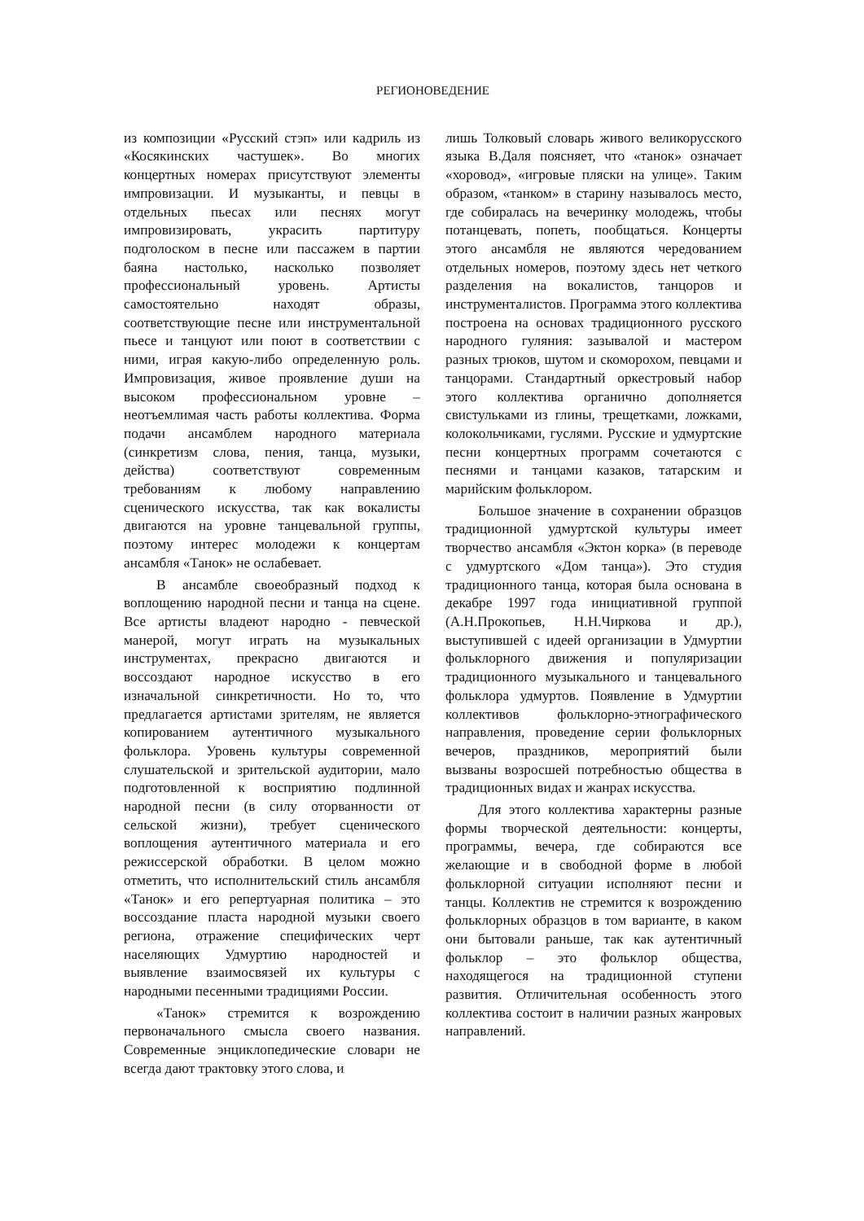РЕГИОНОВЕДЕНИЕ
из композиции «Русский стэп» или кадриль из «Косякинских частушек». Во многих концертных номерах присутствуют элементы импровизации. И музыканты, и певцы в отдельных пьесах или песнях могут импровизировать, украсить партитуру подголоском в песне или пассажем в партии баяна настолько, насколько позволяет профессиональный уровень. Артисты самостоятельно находят образы, соответствующие песне или инструментальной пьесе и танцуют или поют в соответствии с ними, играя какую-либо определенную роль. Импровизация, живое проявление души на высоком профессиональном уровне – неотъемлимая часть работы коллектива. Форма подачи ансамблем народного материала (синкретизм слова, пения, танца, музыки, действа) соответствуют современным требованиям к любому направлению сценического искусства, так как вокалисты двигаются на уровне танцевальной группы, поэтому интерес молодежи к концертам ансамбля «Танок» не ослабевает.
В ансамбле своеобразный подход к воплощению народной песни и танца на сцене. Все артисты владеют народно - певческой манерой, могут играть на музыкальных инструментах, прекрасно двигаются и воссоздают народное искусство в его изначальной синкретичности. Но то, что предлагается артистами зрителям, не является копированием аутентичного музыкального фольклора. Уровень культуры современной слушательской и зрительской аудитории, мало подготовленной к восприятию подлинной народной песни (в силу оторванности от сельской жизни), требует сценического воплощения аутентичного материала и его режиссерской обработки. В целом можно отметить, что исполнительский стиль ансамбля «Танок» и его репертуарная политика – это воссоздание пласта народной музыки своего региона, отражение специфических черт населяющих Удмуртию народностей и выявление взаимосвязей их культуры с народными песенными традициями России.
«Танок» стремится к возрождению первоначального смысла своего названия. Современные энциклопедические словари не всегда дают трактовку этого слова, и
лишь Толковый словарь живого великорусского языка В.Даля поясняет, что «танок» означает «хоровод», «игровые пляски на улице». Таким образом, «танком» в старину называлось место, где собиралась на вечеринку молодежь, чтобы потанцевать, попеть, пообщаться. Концерты этого ансамбля не являются чередованием отдельных номеров, поэтому здесь нет четкого разделения на вокалистов, танцоров и инструменталистов. Программа этого коллектива построена на основах традиционного русского народного гуляния: зазывалой и мастером разных трюков, шутом и скоморохом, певцами и танцорами. Стандартный оркестровый набор этого коллектива органично дополняется свистульками из глины, трещетками, ложками, колокольчиками, гуслями. Русские и удмуртские песни концертных программ сочетаются с песнями и танцами казаков, татарским и марийским фольклором.
Большое значение в сохранении образцов традиционной удмуртской культуры имеет творчество ансамбля «Эктон корка» (в переводе с удмуртского «Дом танца»). Это студия традиционного танца, которая была основана в декабре 1997 года инициативной группой (А.Н.Прокопьев, Н.Н.Чиркова и др.), выступившей с идеей организации в Удмуртии фольклорного движения и популяризации традиционного музыкального и танцевального фольклора удмуртов. Появление в Удмуртии коллективов фольклорно-этнографического направления, проведение серии фольклорных вечеров, праздников, мероприятий были вызваны возросшей потребностью общества в традиционных видах и жанрах искусства.
Для этого коллектива характерны разные формы творческой деятельности: концерты, программы, вечера, где собираются все желающие и в свободной форме в любой фольклорной ситуации исполняют песни и танцы. Коллектив не стремится к возрождению фольклорных образцов в том варианте, в каком они бытовали раньше, так как аутентичный фольклор – это фольклор общества, находящегося на традиционной ступени развития. Отличительная особенность этого коллектива состоит в наличии разных жанровых направлений.